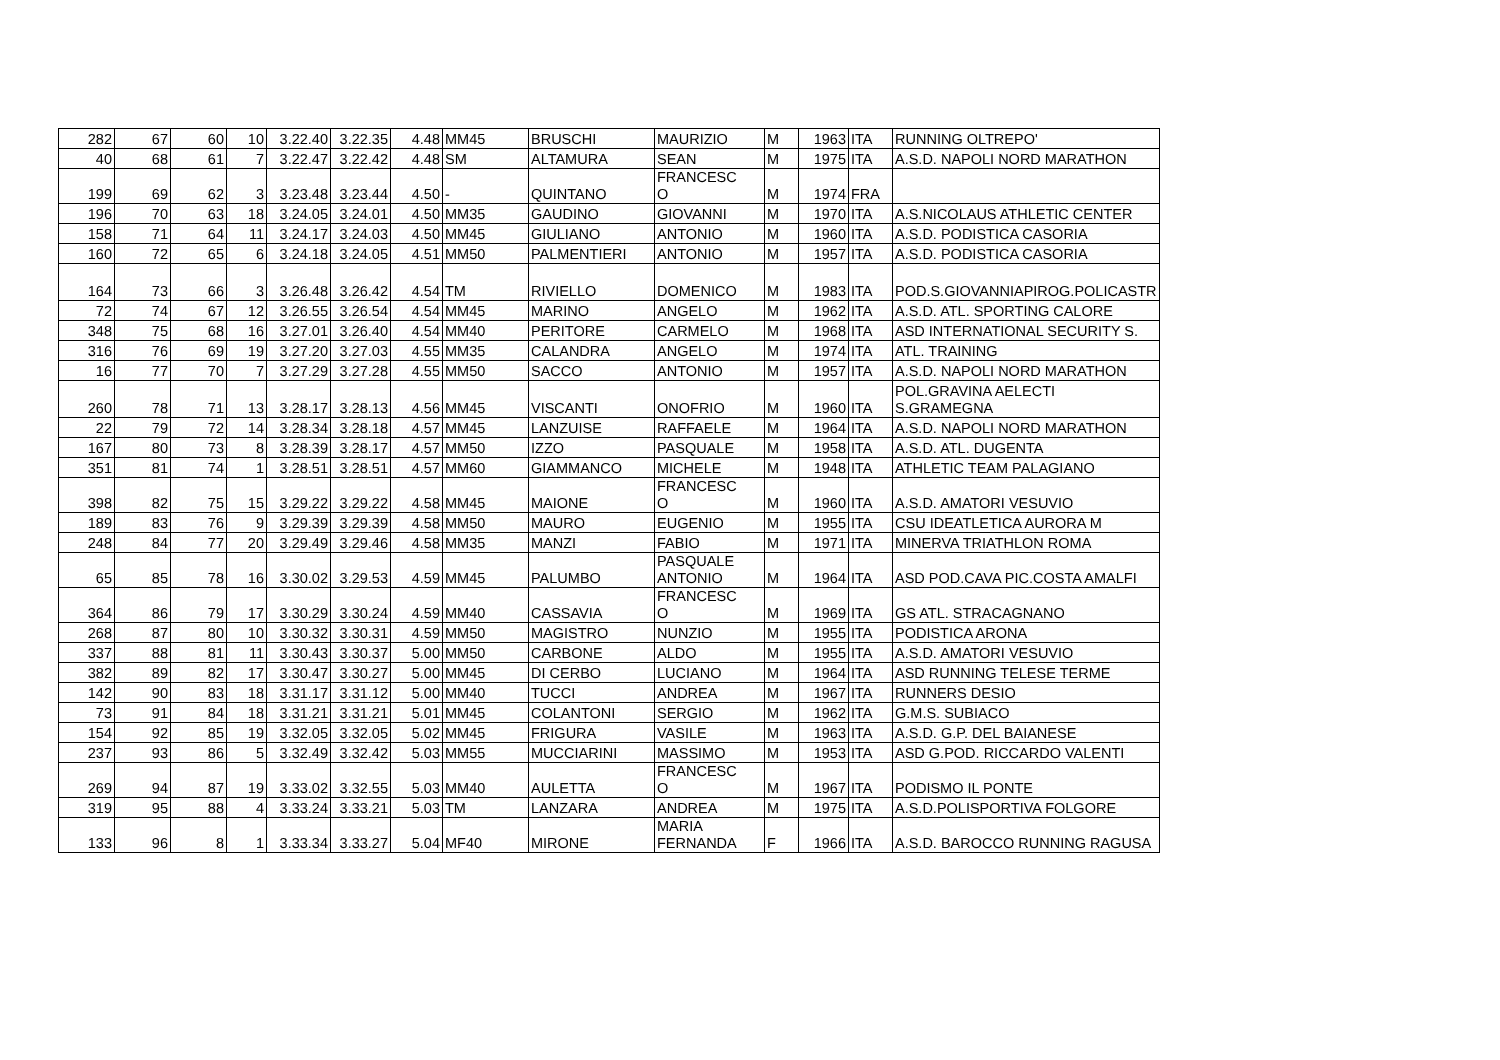| 282 | 67 | 60 | 10 | 3.22.40 | 3.22.35 | 4.48 | MM45 | BRUSCHI | MAURIZIO | M | 1963 | ITA | RUNNING OLTREPO' |
| 40 | 68 | 61 | 7 | 3.22.47 | 3.22.42 | 4.48 | SM | ALTAMURA | SEAN | M | 1975 | ITA | A.S.D. NAPOLI NORD MARATHON |
| 199 | 69 | 62 | 3 | 3.23.48 | 3.23.44 | 4.50 | - | QUINTANO | FRANCESC O | M | 1974 | FRA | |
| 196 | 70 | 63 | 18 | 3.24.05 | 3.24.01 | 4.50 | MM35 | GAUDINO | GIOVANNI | M | 1970 | ITA | A.S.NICOLAUS ATHLETIC CENTER |
| 158 | 71 | 64 | 11 | 3.24.17 | 3.24.03 | 4.50 | MM45 | GIULIANO | ANTONIO | M | 1960 | ITA | A.S.D. PODISTICA CASORIA |
| 160 | 72 | 65 | 6 | 3.24.18 | 3.24.05 | 4.51 | MM50 | PALMENTIERI | ANTONIO | M | 1957 | ITA | A.S.D. PODISTICA CASORIA |
| 164 | 73 | 66 | 3 | 3.26.48 | 3.26.42 | 4.54 | TM | RIVIELLO | DOMENICO | M | 1983 | ITA | POD.S.GIOVANNIAPIROG.POLICASTR |
| 72 | 74 | 67 | 12 | 3.26.55 | 3.26.54 | 4.54 | MM45 | MARINO | ANGELO | M | 1962 | ITA | A.S.D. ATL. SPORTING CALORE |
| 348 | 75 | 68 | 16 | 3.27.01 | 3.26.40 | 4.54 | MM40 | PERITORE | CARMELO | M | 1968 | ITA | ASD INTERNATIONAL SECURITY S. |
| 316 | 76 | 69 | 19 | 3.27.20 | 3.27.03 | 4.55 | MM35 | CALANDRA | ANGELO | M | 1974 | ITA | ATL. TRAINING |
| 16 | 77 | 70 | 7 | 3.27.29 | 3.27.28 | 4.55 | MM50 | SACCO | ANTONIO | M | 1957 | ITA | A.S.D. NAPOLI NORD MARATHON |
| 260 | 78 | 71 | 13 | 3.28.17 | 3.28.13 | 4.56 | MM45 | VISCANTI | ONOFRIO | M | 1960 | ITA | POL.GRAVINA AELECTI S.GRAMEGNA |
| 22 | 79 | 72 | 14 | 3.28.34 | 3.28.18 | 4.57 | MM45 | LANZUISE | RAFFAELE | M | 1964 | ITA | A.S.D. NAPOLI NORD MARATHON |
| 167 | 80 | 73 | 8 | 3.28.39 | 3.28.17 | 4.57 | MM50 | IZZO | PASQUALE | M | 1958 | ITA | A.S.D. ATL. DUGENTA |
| 351 | 81 | 74 | 1 | 3.28.51 | 3.28.51 | 4.57 | MM60 | GIAMMANCO | MICHELE | M | 1948 | ITA | ATHLETIC TEAM PALAGIANO |
| 398 | 82 | 75 | 15 | 3.29.22 | 3.29.22 | 4.58 | MM45 | MAIONE | FRANCESC O | M | 1960 | ITA | A.S.D. AMATORI VESUVIO |
| 189 | 83 | 76 | 9 | 3.29.39 | 3.29.39 | 4.58 | MM50 | MAURO | EUGENIO | M | 1955 | ITA | CSU IDEATLETICA AURORA M |
| 248 | 84 | 77 | 20 | 3.29.49 | 3.29.46 | 4.58 | MM35 | MANZI | FABIO | M | 1971 | ITA | MINERVA TRIATHLON ROMA |
| 65 | 85 | 78 | 16 | 3.30.02 | 3.29.53 | 4.59 | MM45 | PALUMBO | PASQUALE ANTONIO | M | 1964 | ITA | ASD POD.CAVA PIC.COSTA AMALFI |
| 364 | 86 | 79 | 17 | 3.30.29 | 3.30.24 | 4.59 | MM40 | CASSAVIA | FRANCESC O | M | 1969 | ITA | GS ATL. STRACAGNANO |
| 268 | 87 | 80 | 10 | 3.30.32 | 3.30.31 | 4.59 | MM50 | MAGISTRO | NUNZIO | M | 1955 | ITA | PODISTICA ARONA |
| 337 | 88 | 81 | 11 | 3.30.43 | 3.30.37 | 5.00 | MM50 | CARBONE | ALDO | M | 1955 | ITA | A.S.D. AMATORI VESUVIO |
| 382 | 89 | 82 | 17 | 3.30.47 | 3.30.27 | 5.00 | MM45 | DI CERBO | LUCIANO | M | 1964 | ITA | ASD RUNNING TELESE TERME |
| 142 | 90 | 83 | 18 | 3.31.17 | 3.31.12 | 5.00 | MM40 | TUCCI | ANDREA | M | 1967 | ITA | RUNNERS DESIO |
| 73 | 91 | 84 | 18 | 3.31.21 | 3.31.21 | 5.01 | MM45 | COLANTONI | SERGIO | M | 1962 | ITA | G.M.S. SUBIACO |
| 154 | 92 | 85 | 19 | 3.32.05 | 3.32.05 | 5.02 | MM45 | FRIGURA | VASILE | M | 1963 | ITA | A.S.D. G.P. DEL BAIANESE |
| 237 | 93 | 86 | 5 | 3.32.49 | 3.32.42 | 5.03 | MM55 | MUCCIARINI | MASSIMO | M | 1953 | ITA | ASD G.POD. RICCARDO VALENTI |
| 269 | 94 | 87 | 19 | 3.33.02 | 3.32.55 | 5.03 | MM40 | AULETTA | FRANCESC O | M | 1967 | ITA | PODISMO IL PONTE |
| 319 | 95 | 88 | 4 | 3.33.24 | 3.33.21 | 5.03 | TM | LANZARA | ANDREA | M | 1975 | ITA | A.S.D.POLISPORTIVA FOLGORE |
| 133 | 96 | 8 | 1 | 3.33.34 | 3.33.27 | 5.04 | MF40 | MIRONE | MARIA FERNANDA | F | 1966 | ITA | A.S.D. BAROCCO RUNNING RAGUSA |